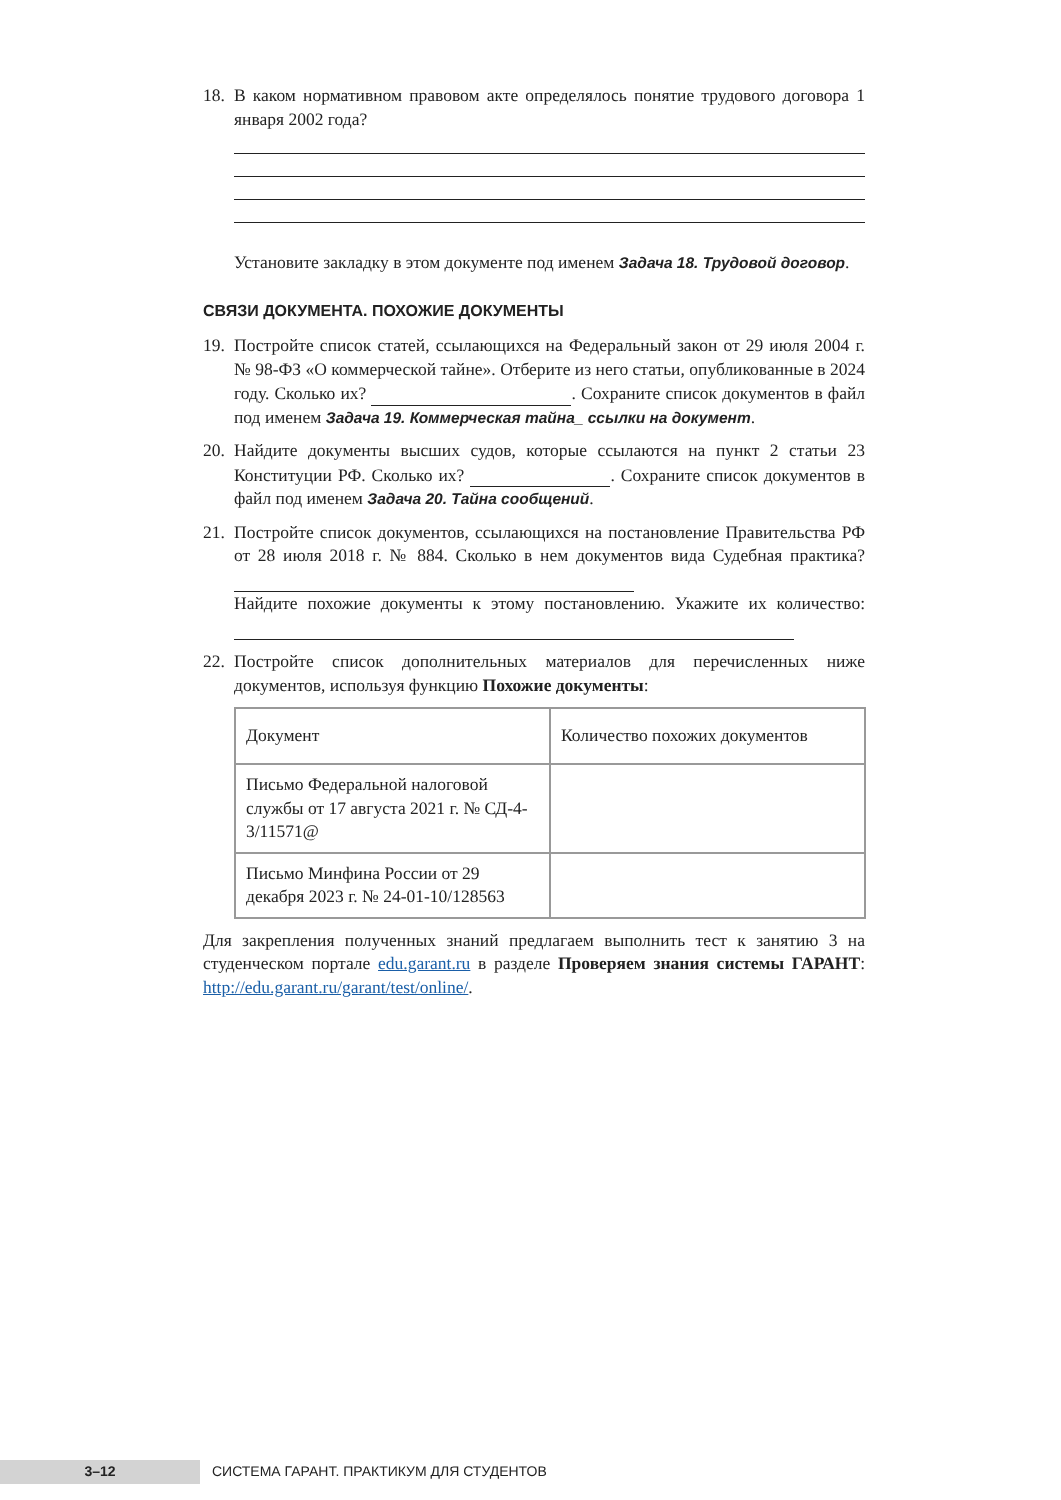18.
В каком нормативном правовом акте определялось понятие трудового договора 1 января 2002 года?
Установите закладку в этом документе под именем Задача 18. Трудовой договор.
СВЯЗИ ДОКУМЕНТА. ПОХОЖИЕ ДОКУМЕНТЫ
19.
Постройте список статей, ссылающихся на Федеральный закон от 29 июля 2004 г. № 98-ФЗ «О коммерческой тайне». Отберите из него статьи, опубликованные в 2024 году. Сколько их? . Сохраните список документов в файл под именем Задача 19. Коммерческая тайна_ ссылки на документ.
20.
Найдите документы высших судов, которые ссылаются на пункт 2 статьи 23 Конституции РФ. Сколько их? . Сохраните список документов в файл под именем Задача 20. Тайна сообщений.
21.
Постройте список документов, ссылающихся на постановление Правительства РФ от 28 июля 2018 г. № 884. Сколько в нем документов вида Судебная практика?
Найдите похожие документы к этому постановлению. Укажите их количество:
22.
Постройте список дополнительных материалов для перечисленных ниже документов, используя функцию Похожие документы:
| Документ | Количество похожих документов |
| Письмо Федеральной налоговой службы от 17 августа 2021 г. № СД-4-3/11571@ | |
| Письмо Минфина России от 29 декабря 2023 г. № 24-01-10/128563 | |
Для закрепления полученных знаний предлагаем выполнить тест к занятию 3 на студенческом портале edu.garant.ru в разделе Проверяем знания системы ГАРАНТ: http://edu.garant.ru/garant/test/online/.
3–12
СИСТЕМА ГАРАНТ. ПРАКТИКУМ ДЛЯ СТУДЕНТОВ